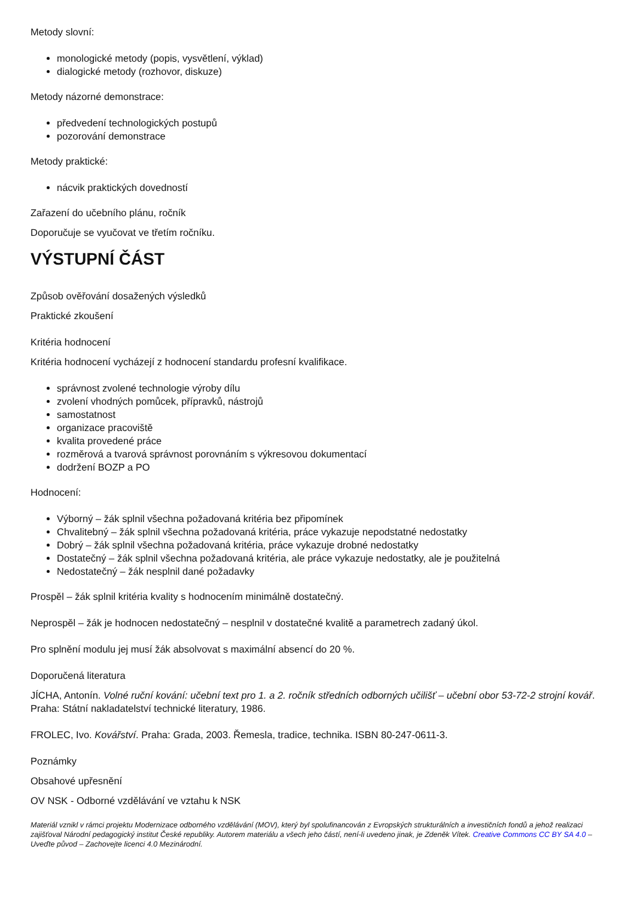Metody slovní:
monologické metody (popis, vysvětlení, výklad)
dialogické metody (rozhovor, diskuze)
Metody názorné demonstrace:
předvedení technologických postupů
pozorování demonstrace
Metody praktické:
nácvik praktických dovedností
Zařazení do učebního plánu, ročník
Doporučuje se vyučovat ve třetím ročníku.
VÝSTUPNÍ ČÁST
Způsob ověřování dosažených výsledků
Praktické zkoušení
Kritéria hodnocení
Kritéria hodnocení vycházejí z hodnocení standardu profesní kvalifikace.
správnost zvolené technologie výroby dílu
zvolení vhodných pomůcek, přípravků, nástrojů
samostatnost
organizace pracoviště
kvalita provedené práce
rozměrová a tvarová správnost porovnáním s výkresovou dokumentací
dodržení BOZP a PO
Hodnocení:
Výborný – žák splnil všechna požadovaná kritéria bez připomínek
Chvalitebný – žák splnil všechna požadovaná kritéria, práce vykazuje nepodstatné nedostatky
Dobrý – žák splnil všechna požadovaná kritéria, práce vykazuje drobné nedostatky
Dostatečný – žák splnil všechna požadovaná kritéria, ale práce vykazuje nedostatky, ale je použitelná
Nedostatečný – žák nesplnil dané požadavky
Prospěl – žák splnil kritéria kvality s hodnocením minimálně dostatečný.
Neprospěl – žák je hodnocen nedostatečný – nesplnil v dostatečné kvalitě a parametrech zadaný úkol.
Pro splnění modulu jej musí žák absolvovat s maximální absencí do 20 %.
Doporučená literatura
JÍCHA, Antonín. Volné ruční kování: učební text pro 1. a 2. ročník středních odborných učilišť – učební obor 53-72-2 strojní kovář. Praha: Státní nakladatelství technické literatury, 1986.
FROLEC, Ivo. Kovářství. Praha: Grada, 2003. Řemesla, tradice, technika. ISBN 80-247-0611-3.
Poznámky
Obsahové upřesnění
OV NSK - Odborné vzdělávání ve vztahu k NSK
Materiál vznikl v rámci projektu Modernizace odborného vzdělávání (MOV), který byl spolufinancován z Evropských strukturálních a investičních fondů a jehož realizaci zajišťoval Národní pedagogický institut České republiky. Autorem materiálu a všech jeho částí, není-li uvedeno jinak, je Zdeněk Vítek. Creative Commons CC BY SA 4.0 – Uveďte původ – Zachovejte licenci 4.0 Mezinárodní.